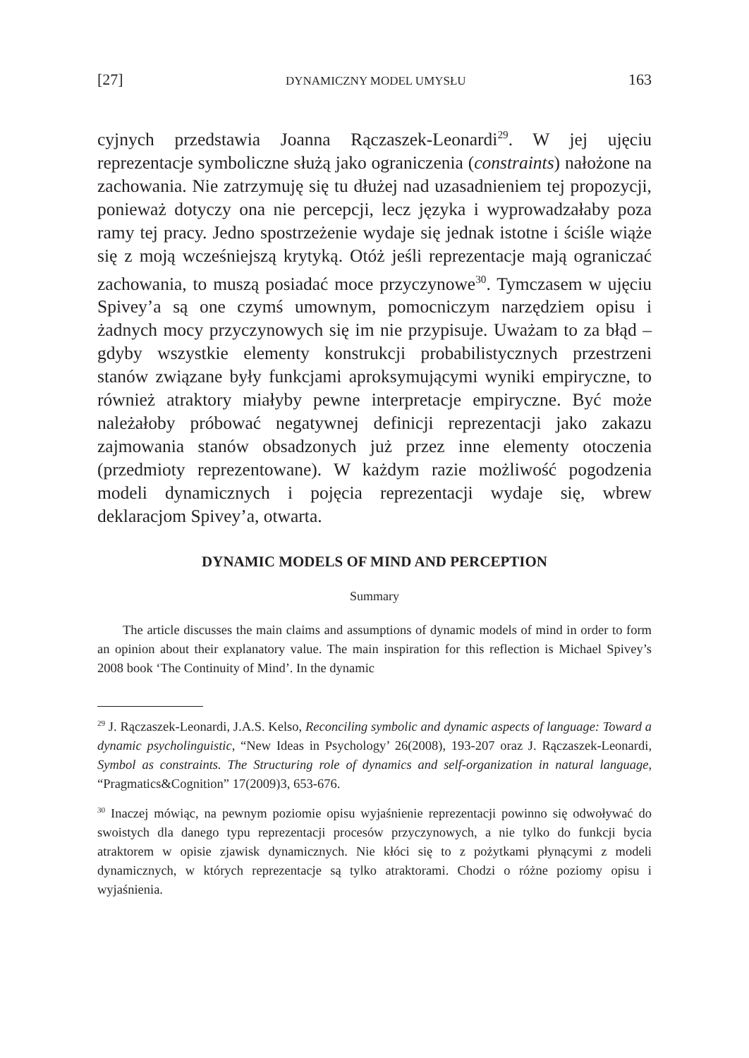[27] DYNAMICZNY MODEL UMYSŁU 163
cyjnych przedstawia Joanna Rączaszek-Leonardi<sup>29</sup>. W jej ujęciu reprezentacje symboliczne służą jako ograniczenia (constraints) nałożone na zachowania. Nie zatrzymuję się tu dłużej nad uzasadnieniem tej propozycji, ponieważ dotyczy ona nie percepcji, lecz języka i wyprowadzałaby poza ramy tej pracy. Jedno spostrzeżenie wydaje się jednak istotne i ściśle wiąże się z moją wcześniejszą krytyką. Otóż jeśli reprezentacje mają ograniczać zachowania, to muszą posiadać moce przyczynowe<sup>30</sup>. Tymczasem w ujęciu Spivey’a są one czymś umownym, pomocniczym narzędziem opisu i żadnych mocy przyczynowych się im nie przypisuje. Uważam to za błąd – gdyby wszystkie elementy konstrukcji probabilistycznych przestrzeni stanów związane były funkcjami aproksymującymi wyniki empiryczne, to również atraktory miałyby pewne interpretacje empiryczne. Być może należałoby próbować negatywnej definicji reprezentacji jako zakazu zajmowania stanów obsadzonych już przez inne elementy otoczenia (przedmioty reprezentowane). W każdym razie możliwość pogodzenia modeli dynamicznych i pojęcia reprezentacji wydaje się, wbrew deklaracjom Spivey’a, otwarta.
DYNAMIC MODELS OF MIND AND PERCEPTION
Summary
The article discusses the main claims and assumptions of dynamic models of mind in order to form an opinion about their explanatory value. The main inspiration for this reflection is Michael Spivey’s 2008 book ‘The Continuity of Mind’. In the dynamic
<sup>29</sup> J. Rączaszek-Leonardi, J.A.S. Kelso, Reconciling symbolic and dynamic aspects of language: Toward a dynamic psycholinguistic, “New Ideas in Psychology’ 26(2008), 193-207 oraz J. Rączaszek-Leonardi, Symbol as constraints. The Structuring role of dynamics and self-organization in natural language, “Pragmatics&Cognition” 17(2009)3, 653-676.
<sup>30</sup> Inaczej mówiąc, na pewnym poziomie opisu wyjaśnienie reprezentacji powinno się odwoływać do swoistych dla danego typu reprezentacji procesów przyczynowych, a nie tylko do funkcji bycia atraktorem w opisie zjawisk dynamicznych. Nie kłóci się to z pożytkami płynącymi z modeli dynamicznych, w których reprezentacje są tylko atraktorami. Chodzi o różne poziomy opisu i wyjaśnienia.